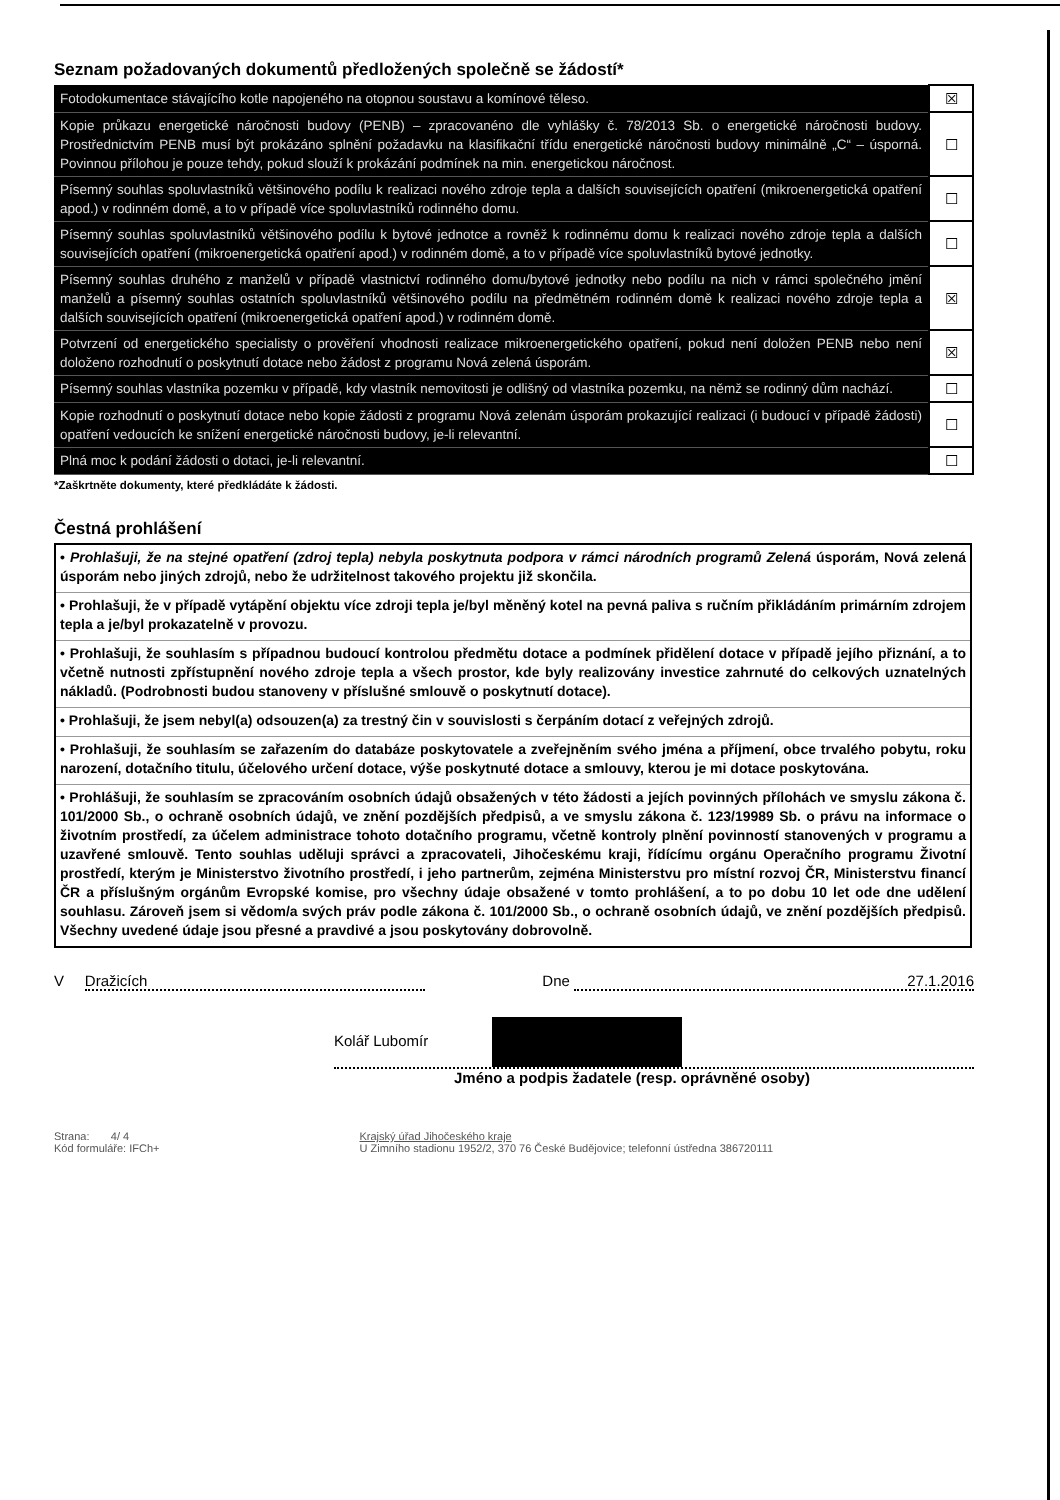Seznam požadovaných dokumentů předložených společně se žádostí*
| Fotodokumentace stávajícího kotle napojeného na otopnou soustavu a komínové těleso. | ☒ |
| Kopie průkazu energetické náročnosti budovy (PENB) – zpracovanéno dle vyhlášky č. 78/2013 Sb. o energetické náročnosti budovy. Prostřednictvím PENB musí být prokázáno splnění požadavku na klasifikační třídu energetické náročnosti budovy minimálně „C“ – úsporná. Povinnou přílohou je pouze tehdy, pokud slouží k prokázání podmínek na min. energetickou náročnost. | ☐ |
| Písemný souhlas spoluvlastníků většinového podílu k realizaci nového zdroje tepla a dalších souvisejících opatření (mikroenergetická opatření apod.) v rodinném domě, a to v případě více spoluvlastníků rodinného domu. | ☐ |
| Písemný souhlas spoluvlastníků většinového podílu k bytové jednotce a rovněž k rodinnému domu k realizaci nového zdroje tepla a dalších souvisejících opatření (mikroenergetická opatření apod.) v rodinném domě, a to v případě více spoluvlastníků bytové jednotky. | ☐ |
| Písemný souhlas druhého z manželů v případě vlastnictví rodinného domu/bytové jednotky nebo podílu na nich v rámci společného jmění manželů a písemný souhlas ostatních spoluvlastníků většinového podílu na předmětném rodinném domě k realizaci nového zdroje tepla a dalších souvisejících opatření (mikroenergetická opatření apod.) v rodinném domě. | ☒ |
| Potvrzení od energetického specialisty o prověření vhodnosti realizace mikroenergetického opatření, pokud není doložen PENB nebo není doloženo rozhodnutí o poskytnutí dotace nebo žádost z programu Nová zelená úsporám. | ☒ |
| Písemný souhlas vlastníka pozemku v případě, kdy vlastník nemovitosti je odlišný od vlastníka pozemku, na němž se rodinný dům nachází. | ☐ |
| Kopie rozhodnutí o poskytnutí dotace nebo kopie žádosti z programu Nová zelenám úsporám prokazující realizaci (i budoucí v případě žádosti) opatření vedoucích ke snížení energetické náročnosti budovy, je-li relevantní. | ☐ |
| Plná moc k podání žádosti o dotaci, je-li relevantní. | ☐ |
*Zaškrtněte dokumenty, které předkládáte k žádosti.
Čestná prohlášení
• Prohlašuji, že na stejné opatření (zdroj tepla) nebyla poskytnuta podpora v rámci národních programů Zelená úsporám, Nová zelená úsporám nebo jiných zdrojů, nebo že udržitelnost takového projektu již skončila.
• Prohlašuji, že v případě vytápění objektu více zdroji tepla je/byl měněný kotel na pevná paliva s ručním přikládáním primárním zdrojem tepla a je/byl prokazatelně v provozu.
• Prohlašuji, že souhlasím s případnou budoucí kontrolou předmětu dotace a podmínek přidělení dotace v případě jejího přiznání, a to včetně nutnosti zpřístupnění nového zdroje tepla a všech prostor, kde byly realizovány investice zahrnuté do celkových uznatelných nákladů. (Podrobnosti budou stanoveny v příslušné smlouvě o poskytnutí dotace).
• Prohlašuji, že jsem nebyl(a) odsouzen(a) za trestný čin v souvislosti s čerpáním dotací z veřejných zdrojů.
• Prohlašuji, že souhlasím se zařazením do databáze poskytovatele a zveřejněním svého jména a příjmení, obce trvalého pobytu, roku narození, dotačního titulu, účelového určení dotace, výše poskytnuté dotace a smlouvy, kterou je mi dotace poskytována.
• Prohlášuji, že souhlasím se zpracováním osobních údajů obsažených v této žádosti a jejích povinných přílohách ve smyslu zákona č. 101/2000 Sb., o ochraně osobních údajů, ve znění pozdějších předpisů, a ve smyslu zákona č. 123/19989 Sb. o právu na informace o životním prostředí, za účelem administrace tohoto dotačního programu, včetně kontroly plnění povinností stanovených v programu a uzavřené smlouvě. Tento souhlas uděluji správci a zpracovateli, Jihočeskému kraji, řídícímu orgánu Operačního programu Životní prostředí, kterým je Ministerstvo životního prostředí, i jeho partnerům, zejména Ministerstvu pro místní rozvoj ČR, Ministerstvu financí ČR a příslušným orgánům Evropské komise, pro všechny údaje obsažené v tomto prohlášení, a to po dobu 10 let ode dne udělení souhlasu. Zároveň jsem si vědom/a svých práv podle zákona č. 101/2000 Sb., o ochraně osobních údajů, ve znění pozdějších předpisů. Všechny uvedené údaje jsou přesné a pravdivé a jsou poskytovány dobrovolně.
V Dražicích Dne 27.1.2016
Kolář Lubomír
Jméno a podpis žadatele (resp. oprávněné osoby)
Strana: 4/ 4
Kód formuláře: IFCh+
Krajský úřad Jihočeského kraje
U Zimního stadionu 1952/2, 370 76 České Budějovice; telefonní ústředna 386720111